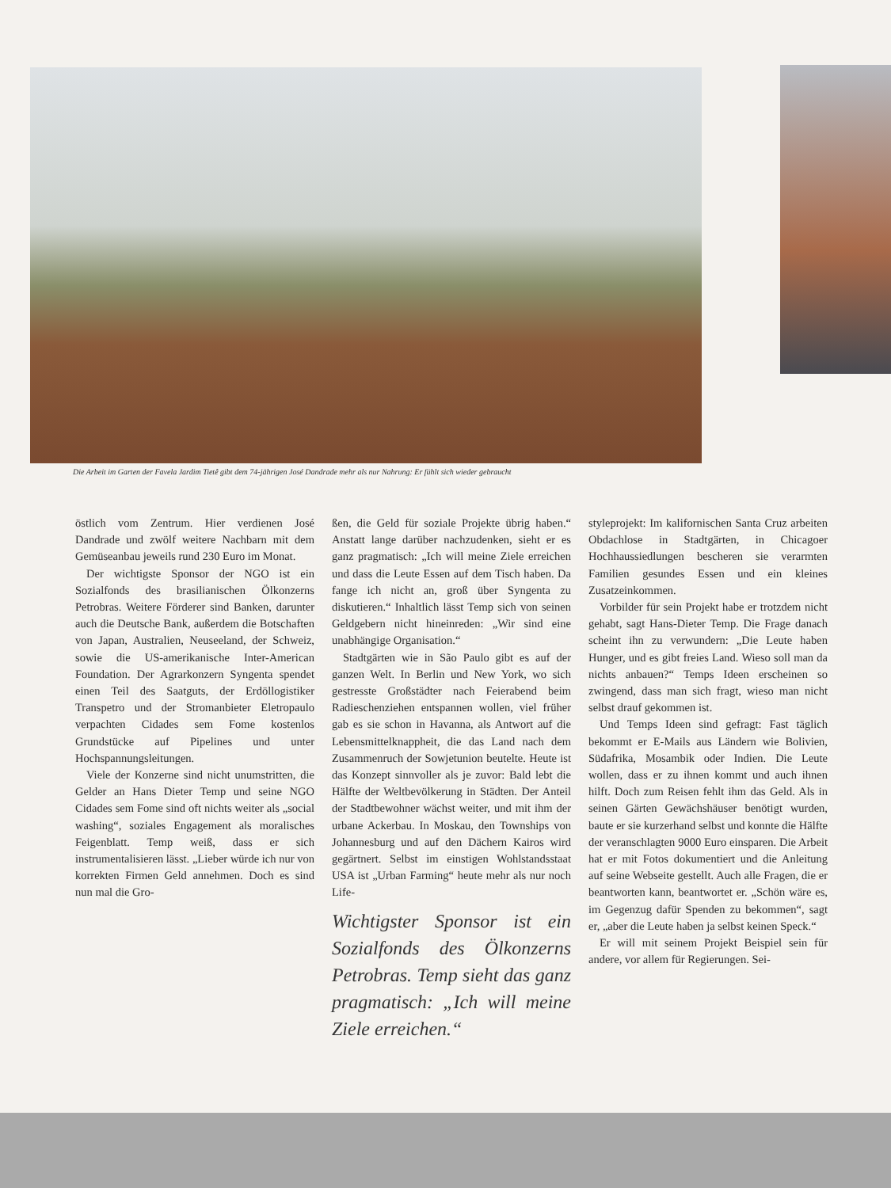Die Arbeit im Garten der Favela Jardim Tietê gibt dem 74-jährigen José Dandrade mehr als nur Nahrung: Er fühlt sich wieder gebraucht
östlich vom Zentrum. Hier verdienen José Dandrade und zwölf weitere Nachbarn mit dem Gemüseanbau jeweils rund 230 Euro im Monat.
Der wichtigste Sponsor der NGO ist ein Sozialfonds des brasilianischen Ölkonzerns Petrobras. Weitere Förderer sind Banken, darunter auch die Deutsche Bank, außerdem die Botschaften von Japan, Australien, Neuseeland, der Schweiz, sowie die US-amerikanische Inter-American Foundation. Der Agrarkonzern Syngenta spendet einen Teil des Saatguts, der Erdöllogistiker Transpetro und der Stromanbieter Eletropaulo verpachten Cidades sem Fome kostenlos Grundstücke auf Pipelines und unter Hochspannungsleitungen.
Viele der Konzerne sind nicht unumstritten, die Gelder an Hans Dieter Temp und seine NGO Cidades sem Fome sind oft nichts weiter als „social washing“, soziales Engagement als moralisches Feigenblatt. Temp weiß, dass er sich instrumentalisieren lässt. „Lieber würde ich nur von korrekten Firmen Geld annehmen. Doch es sind nun mal die Gro-
ßen, die Geld für soziale Projekte übrig haben.“ Anstatt lange darüber nachzudenken, sieht er es ganz pragmatisch: „Ich will meine Ziele erreichen und dass die Leute Essen auf dem Tisch haben. Da fange ich nicht an, groß über Syngenta zu diskutieren.“ Inhaltlich lässt Temp sich von seinen Geldgebern nicht hineinreden: „Wir sind eine unabhängige Organisation.“
Stadtgärten wie in São Paulo gibt es auf der ganzen Welt. In Berlin und New York, wo sich gestresste Großstädter nach Feierabend beim Radieschenziehen entspannen wollen, viel früher gab es sie schon in Havanna, als Antwort auf die Lebensmittelknappheit, die das Land nach dem Zusammenruch der Sowjetunion beutelte. Heute ist das Konzept sinnvoller als je zuvor: Bald lebt die Hälfte der Weltbevölkerung in Städten. Der Anteil der Stadtbewohner wächst weiter, und mit ihm der urbane Ackerbau. In Moskau, den Townships von Johannesburg und auf den Dächern Kairos wird gegärtnert. Selbst im einstigen Wohlstandsstaat USA ist „Urban Farming“ heute mehr als nur noch Life-
Wichtigster Sponsor ist ein Sozialfonds des Ölkonzerns Petrobras. Temp sieht das ganz pragmatisch: „Ich will meine Ziele erreichen.“
styleprojekt: Im kalifornischen Santa Cruz arbeiten Obdachlose in Stadtgärten, in Chicagoer Hochhaussiedlungen bescheren sie verarmten Familien gesundes Essen und ein kleines Zusatzeinkommen.
Vorbilder für sein Projekt habe er trotzdem nicht gehabt, sagt Hans-Dieter Temp. Die Frage danach scheint ihn zu verwundern: „Die Leute haben Hunger, und es gibt freies Land. Wieso soll man da nichts anbauen?“ Temps Ideen erscheinen so zwingend, dass man sich fragt, wieso man nicht selbst drauf gekommen ist.
Und Temps Ideen sind gefragt: Fast täglich bekommt er E-Mails aus Ländern wie Bolivien, Südafrika, Mosambik oder Indien. Die Leute wollen, dass er zu ihnen kommt und auch ihnen hilft. Doch zum Reisen fehlt ihm das Geld. Als in seinen Gärten Gewächshäuser benötigt wurden, baute er sie kurzerhand selbst und konnte die Hälfte der veranschlagten 9000 Euro einsparen. Die Arbeit hat er mit Fotos dokumentiert und die Anleitung auf seine Webseite gestellt. Auch alle Fragen, die er beantworten kann, beantwortet er. „Schön wäre es, im Gegenzug dafür Spenden zu bekommen“, sagt er, „aber die Leute haben ja selbst keinen Speck.“
Er will mit seinem Projekt Beispiel sein für andere, vor allem für Regierungen. Sei-